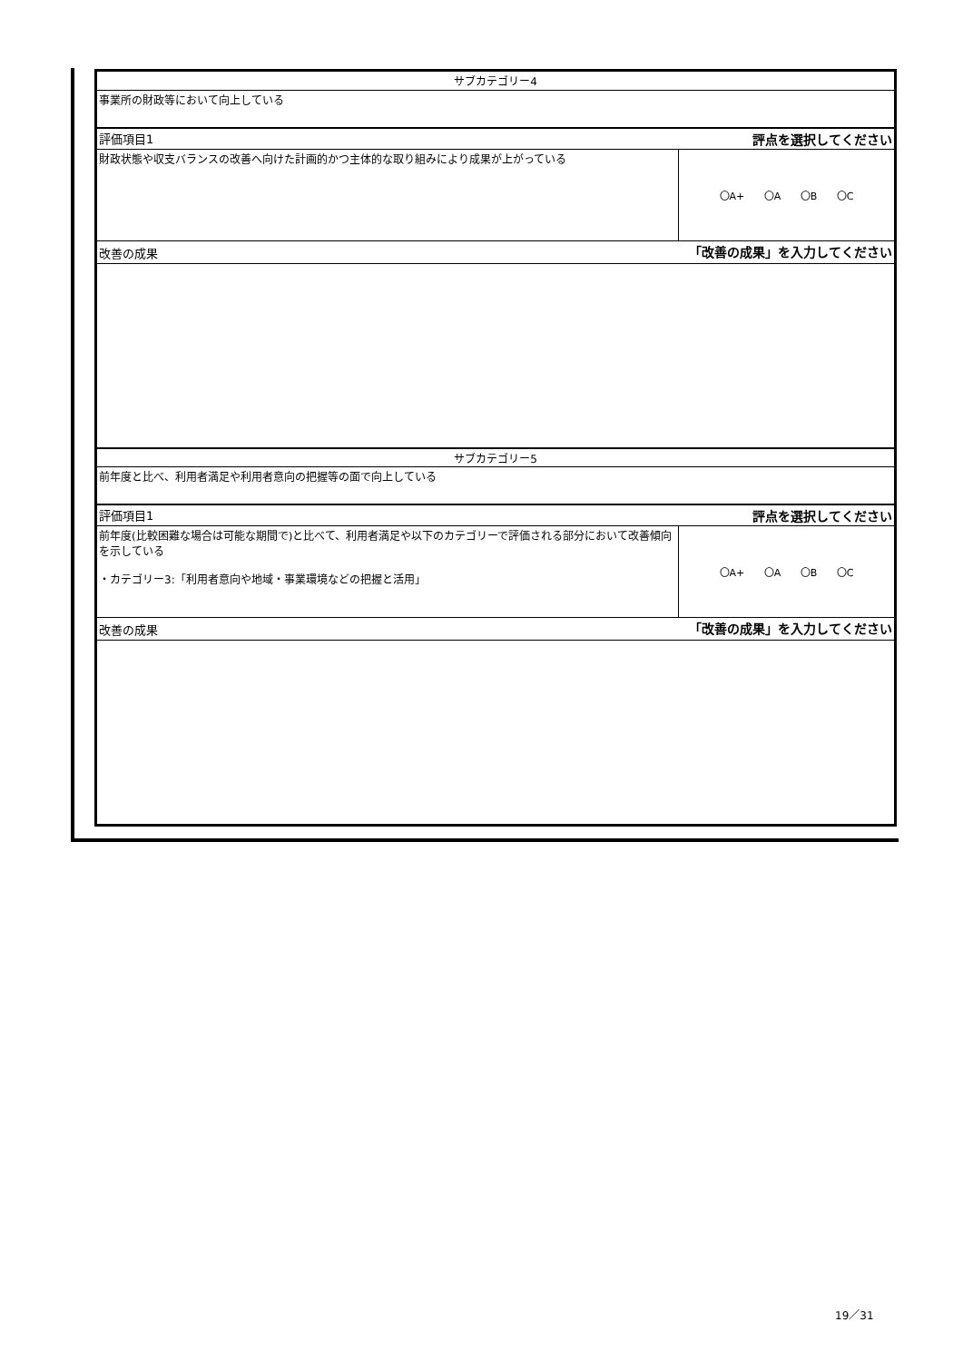| サブカテゴリー4 | |
| 事業所の財政等において向上している | |
| 評価項目1 | 評点を選択してください |
| 財政状態や収支バランスの改善へ向けた計画的かつ主体的な取り組みにより成果が上がっている | 〇A+ 〇A 〇B 〇C |
| 改善の成果 | 「改善の成果」を入力してください |
| サブカテゴリー5 | |
| 前年度と比べ、利用者満足や利用者意向の把握等の面で向上している | |
| 評価項目1 | 評点を選択してください |
| 前年度(比較困難な場合は可能な期間で)と比べて、利用者満足や以下のカテゴリーで評価される部分において改善傾向を示している ・カテゴリー3:「利用者意向や地域・事業環境などの把握と活用」 | 〇A+ 〇A 〇B 〇C |
| 改善の成果 | 「改善の成果」を入力してください |
19／31